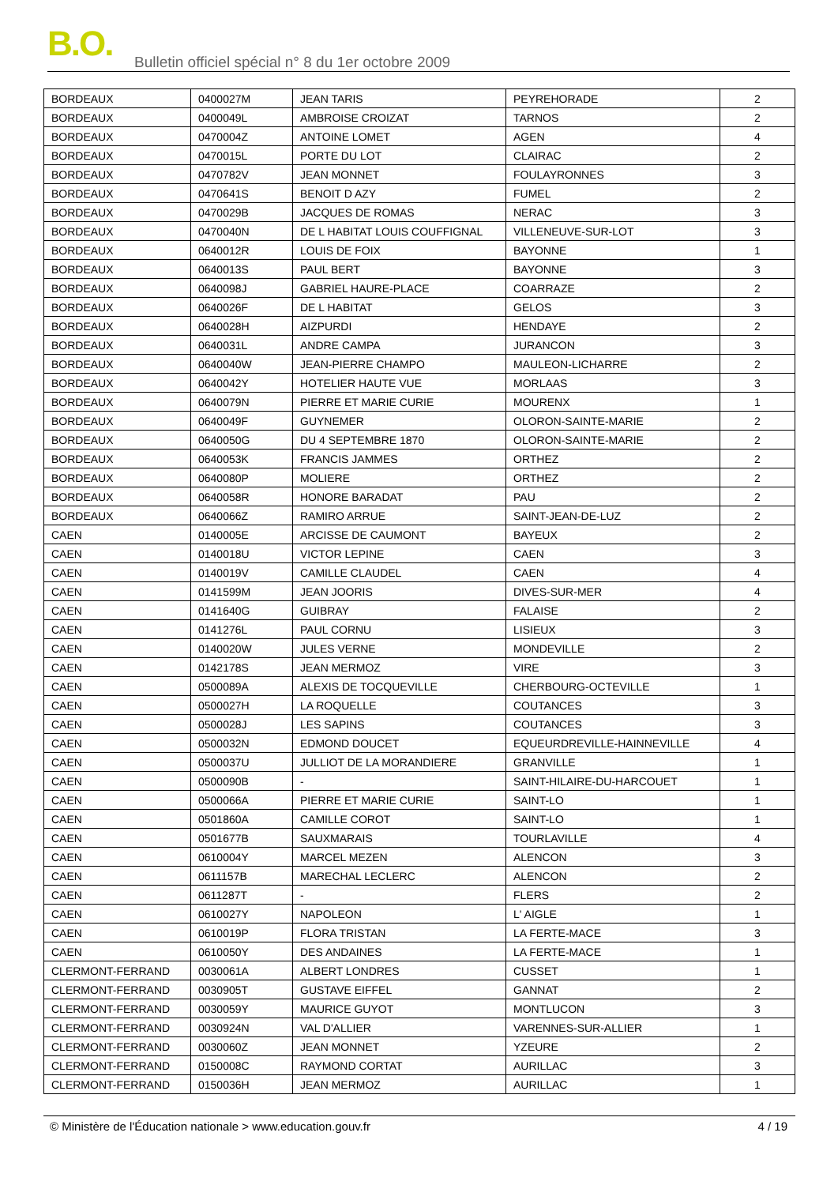B.O.
Bulletin officiel spécial n° 8 du 1er octobre 2009
| BORDEAUX | 0400027M | JEAN TARIS | PEYREHORADE | 2 |
| BORDEAUX | 0400049L | AMBROISE CROIZAT | TARNOS | 2 |
| BORDEAUX | 0470004Z | ANTOINE LOMET | AGEN | 4 |
| BORDEAUX | 0470015L | PORTE DU LOT | CLAIRAC | 2 |
| BORDEAUX | 0470782V | JEAN MONNET | FOULAYRONNES | 3 |
| BORDEAUX | 0470641S | BENOIT D AZY | FUMEL | 2 |
| BORDEAUX | 0470029B | JACQUES DE ROMAS | NERAC | 3 |
| BORDEAUX | 0470040N | DE L HABITAT LOUIS COUFFIGNAL | VILLENEUVE-SUR-LOT | 3 |
| BORDEAUX | 0640012R | LOUIS DE FOIX | BAYONNE | 1 |
| BORDEAUX | 0640013S | PAUL BERT | BAYONNE | 3 |
| BORDEAUX | 0640098J | GABRIEL HAURE-PLACE | COARRAZE | 2 |
| BORDEAUX | 0640026F | DE L HABITAT | GELOS | 3 |
| BORDEAUX | 0640028H | AIZPURDI | HENDAYE | 2 |
| BORDEAUX | 0640031L | ANDRE CAMPA | JURANCON | 3 |
| BORDEAUX | 0640040W | JEAN-PIERRE CHAMPO | MAULEON-LICHARRE | 2 |
| BORDEAUX | 0640042Y | HOTELIER HAUTE VUE | MORLAAS | 3 |
| BORDEAUX | 0640079N | PIERRE ET MARIE CURIE | MOURENX | 1 |
| BORDEAUX | 0640049F | GUYNEMER | OLORON-SAINTE-MARIE | 2 |
| BORDEAUX | 0640050G | DU 4 SEPTEMBRE 1870 | OLORON-SAINTE-MARIE | 2 |
| BORDEAUX | 0640053K | FRANCIS JAMMES | ORTHEZ | 2 |
| BORDEAUX | 0640080P | MOLIERE | ORTHEZ | 2 |
| BORDEAUX | 0640058R | HONORE BARADAT | PAU | 2 |
| BORDEAUX | 0640066Z | RAMIRO ARRUE | SAINT-JEAN-DE-LUZ | 2 |
| CAEN | 0140005E | ARCISSE DE CAUMONT | BAYEUX | 2 |
| CAEN | 0140018U | VICTOR LEPINE | CAEN | 3 |
| CAEN | 0140019V | CAMILLE CLAUDEL | CAEN | 4 |
| CAEN | 0141599M | JEAN JOORIS | DIVES-SUR-MER | 4 |
| CAEN | 0141640G | GUIBRAY | FALAISE | 2 |
| CAEN | 0141276L | PAUL CORNU | LISIEUX | 3 |
| CAEN | 0140020W | JULES VERNE | MONDEVILLE | 2 |
| CAEN | 0142178S | JEAN MERMOZ | VIRE | 3 |
| CAEN | 0500089A | ALEXIS DE TOCQUEVILLE | CHERBOURG-OCTEVILLE | 1 |
| CAEN | 0500027H | LA ROQUELLE | COUTANCES | 3 |
| CAEN | 0500028J | LES SAPINS | COUTANCES | 3 |
| CAEN | 0500032N | EDMOND DOUCET | EQUEURDREVILLE-HAINNEVILLE | 4 |
| CAEN | 0500037U | JULLIOT DE LA MORANDIERE | GRANVILLE | 1 |
| CAEN | 0500090B | - | SAINT-HILAIRE-DU-HARCOUET | 1 |
| CAEN | 0500066A | PIERRE ET MARIE CURIE | SAINT-LO | 1 |
| CAEN | 0501860A | CAMILLE COROT | SAINT-LO | 1 |
| CAEN | 0501677B | SAUXMARAIS | TOURLAVILLE | 4 |
| CAEN | 0610004Y | MARCEL MEZEN | ALENCON | 3 |
| CAEN | 0611157B | MARECHAL LECLERC | ALENCON | 2 |
| CAEN | 0611287T | - | FLERS | 2 |
| CAEN | 0610027Y | NAPOLEON | L' AIGLE | 1 |
| CAEN | 0610019P | FLORA TRISTAN | LA FERTE-MACE | 3 |
| CAEN | 0610050Y | DES ANDAINES | LA FERTE-MACE | 1 |
| CLERMONT-FERRAND | 0030061A | ALBERT LONDRES | CUSSET | 1 |
| CLERMONT-FERRAND | 0030905T | GUSTAVE EIFFEL | GANNAT | 2 |
| CLERMONT-FERRAND | 0030059Y | MAURICE GUYOT | MONTLUCON | 3 |
| CLERMONT-FERRAND | 0030924N | VAL D'ALLIER | VARENNES-SUR-ALLIER | 1 |
| CLERMONT-FERRAND | 0030060Z | JEAN MONNET | YZEURE | 2 |
| CLERMONT-FERRAND | 0150008C | RAYMOND CORTAT | AURILLAC | 3 |
| CLERMONT-FERRAND | 0150036H | JEAN MERMOZ | AURILLAC | 1 |
© Ministère de l'Éducation nationale > www.education.gouv.fr 4 / 19